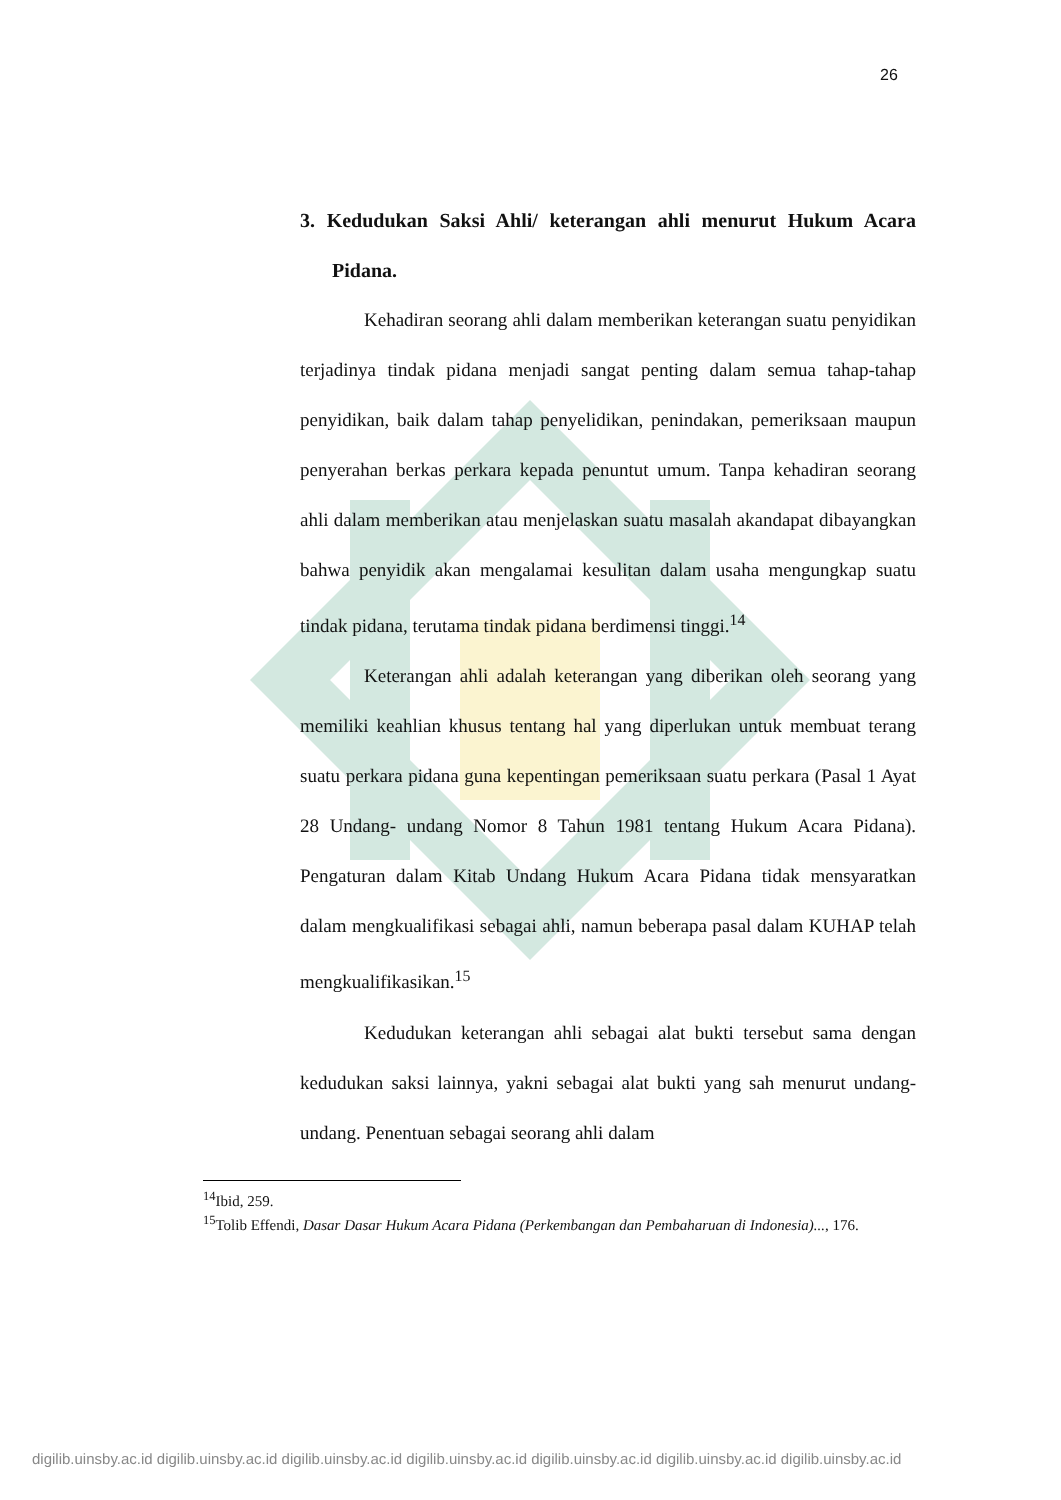26
3. Kedudukan Saksi Ahli/ keterangan ahli menurut Hukum Acara Pidana.
Kehadiran seorang ahli dalam memberikan keterangan suatu penyidikan terjadinya tindak pidana menjadi sangat penting dalam semua tahap-tahap penyidikan, baik dalam tahap penyelidikan, penindakan, pemeriksaan maupun penyerahan berkas perkara kepada penuntut umum. Tanpa kehadiran seorang ahli dalam memberikan atau menjelaskan suatu masalah akandapat dibayangkan bahwa penyidik akan mengalamai kesulitan dalam usaha mengungkap suatu tindak pidana, terutama tindak pidana berdimensi tinggi.<sup>14</sup>
Keterangan ahli adalah keterangan yang diberikan oleh seorang yang memiliki keahlian khusus tentang hal yang diperlukan untuk membuat terang suatu perkara pidana guna kepentingan pemeriksaan suatu perkara (Pasal 1 Ayat 28 Undang- undang Nomor 8 Tahun 1981 tentang Hukum Acara Pidana). Pengaturan dalam Kitab Undang Hukum Acara Pidana tidak mensyaratkan dalam mengkualifikasi sebagai ahli, namun beberapa pasal dalam KUHAP telah mengkualifikasikan.<sup>15</sup>
Kedudukan keterangan ahli sebagai alat bukti tersebut sama dengan kedudukan saksi lainnya, yakni sebagai alat bukti yang sah menurut undang-undang. Penentuan sebagai seorang ahli dalam
<sup>14</sup> Ibid, 259.
<sup>15</sup> Tolib Effendi, Dasar Dasar Hukum Acara Pidana (Perkembangan dan Pembaharuan di Indonesia)..., 176.
digilib.uinsby.ac.id digilib.uinsby.ac.id digilib.uinsby.ac.id digilib.uinsby.ac.id digilib.uinsby.ac.id digilib.uinsby.ac.id digilib.uinsby.ac.id